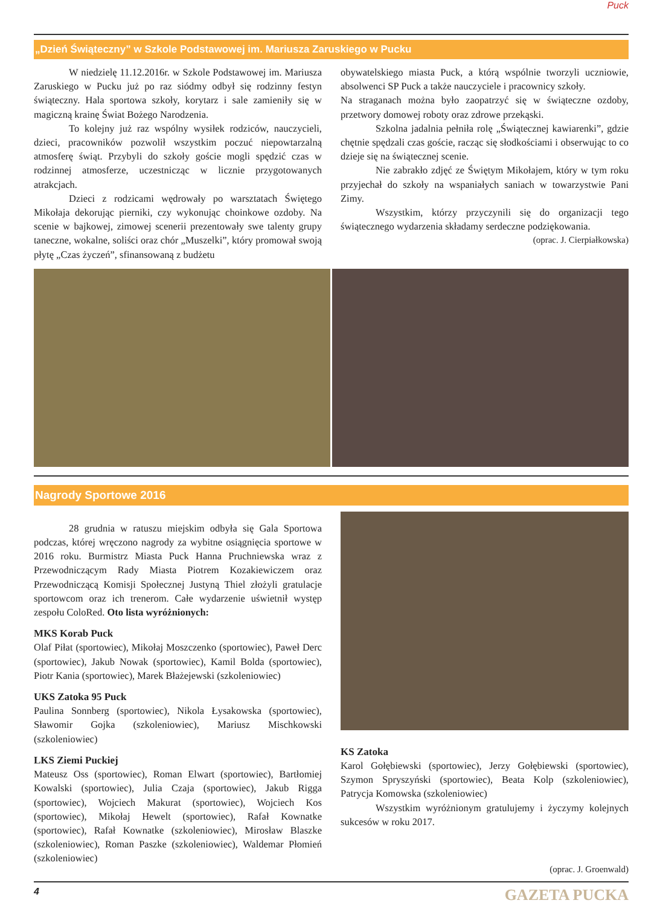Puck
„Dzień Świąteczny” w Szkole Podstawowej im. Mariusza Zaruskiego w Pucku
W niedzielę 11.12.2016r. w Szkole Podstawowej im. Mariusza Zaruskiego w Pucku już po raz siódmy odbył się rodzinny festyn świąteczny. Hala sportowa szkoły, korytarz i sale zamieniły się w magiczną krainę Świat Bożego Narodzenia.
To kolejny już raz wspólny wysiłek rodziców, nauczycieli, dzieci, pracowników pozwolił wszystkim poczuć niepowtarzalną atmosferę świąt. Przybyli do szkoły goście mogli spędzić czas w rodzinnej atmosferze, uczestnicząc w licznie przygotowanych atrakcjach.
Dzieci z rodzicami wędrowały po warsztatach Świętego Mikołaja dekorując pierniki, czy wykonując choinkowe ozdoby. Na scenie w bajkowej, zimowej scenerii prezentowały swe talenty grupy taneczne, wokalne, soliści oraz chór „Muszelki”, który promował swoją płytę „Czas życzeń”, sfinansowaną z budżetu
obywatelskiego miasta Puck, a którą wspólnie tworzyli uczniowie, absolwenci SP Puck a także nauczyciele i pracownicy szkoły.
Na straganach można było zaopatrzyć się w świąteczne ozdoby, przetwory domowej roboty oraz zdrowe przekąski.
Szkolna jadalnia pełniła rolę „Świątecznej kawiarenki”, gdzie chętnie spędzali czas goście, racząc się słodkościami i obserwując to co dzieje się na świątecznej scenie.
Nie zabrakło zdjęć ze Świętym Mikołajem, który w tym roku przyjechał do szkoły na wspaniałych saniach w towarzystwie Pani Zimy.
Wszystkim, którzy przyczynili się do organizacji tego świątecznego wydarzenia składamy serdeczne podziękowania.
(oprac. J. Cierpiałkowska)
Nagrody Sportowe 2016
28 grudnia w ratuszu miejskim odbyła się Gala Sportowa podczas, której wręczono nagrody za wybitne osiągnięcia sportowe w 2016 roku. Burmistrz Miasta Puck Hanna Pruchniewska wraz z Przewodniczącym Rady Miasta Piotrem Kozakiewiczem oraz Przewodniczącą Komisji Społecznej Justyną Thiel złożyli gratulacje sportowcom oraz ich trenerom. Całe wydarzenie uświetnił występ zespołu ColoRed. Oto lista wyróżnionych:
MKS Korab Puck
Olaf Piłat (sportowiec), Mikołaj Moszczenko (sportowiec), Paweł Derc (sportowiec), Jakub Nowak (sportowiec), Kamil Bolda (sportowiec), Piotr Kania (sportowiec), Marek Błażejewski (szkoleniowiec)
UKS Zatoka 95 Puck
Paulina Sonnberg (sportowiec), Nikola Łysakowska (sportowiec), Sławomir Gojka (szkoleniowiec), Mariusz Mischkowski (szkoleniowiec)
LKS Ziemi Puckiej
Mateusz Oss (sportowiec), Roman Elwart (sportowiec), Bartłomiej Kowalski (sportowiec), Julia Czaja (sportowiec), Jakub Rigga (sportowiec), Wojciech Makurat (sportowiec), Wojciech Kos (sportowiec), Mikołaj Hewelt (sportowiec), Rafał Kownatke (sportowiec), Rafał Kownatke (szkoleniowiec), Mirosław Blaszke (szkoleniowiec), Roman Paszke (szkoleniowiec), Waldemar Płomień (szkoleniowiec)
KS Zatoka
Karol Gołębiewski (sportowiec), Jerzy Gołębiewski (sportowiec), Szymon Spryszyński (sportowiec), Beata Kolp (szkoleniowiec), Patrycja Komowska (szkoleniowiec)
Wszystkim wyróżnionym gratulujemy i życzymy kolejnych sukcesów w roku 2017.
(oprac. J. Groenwald)
4 GAZETA PUCKA